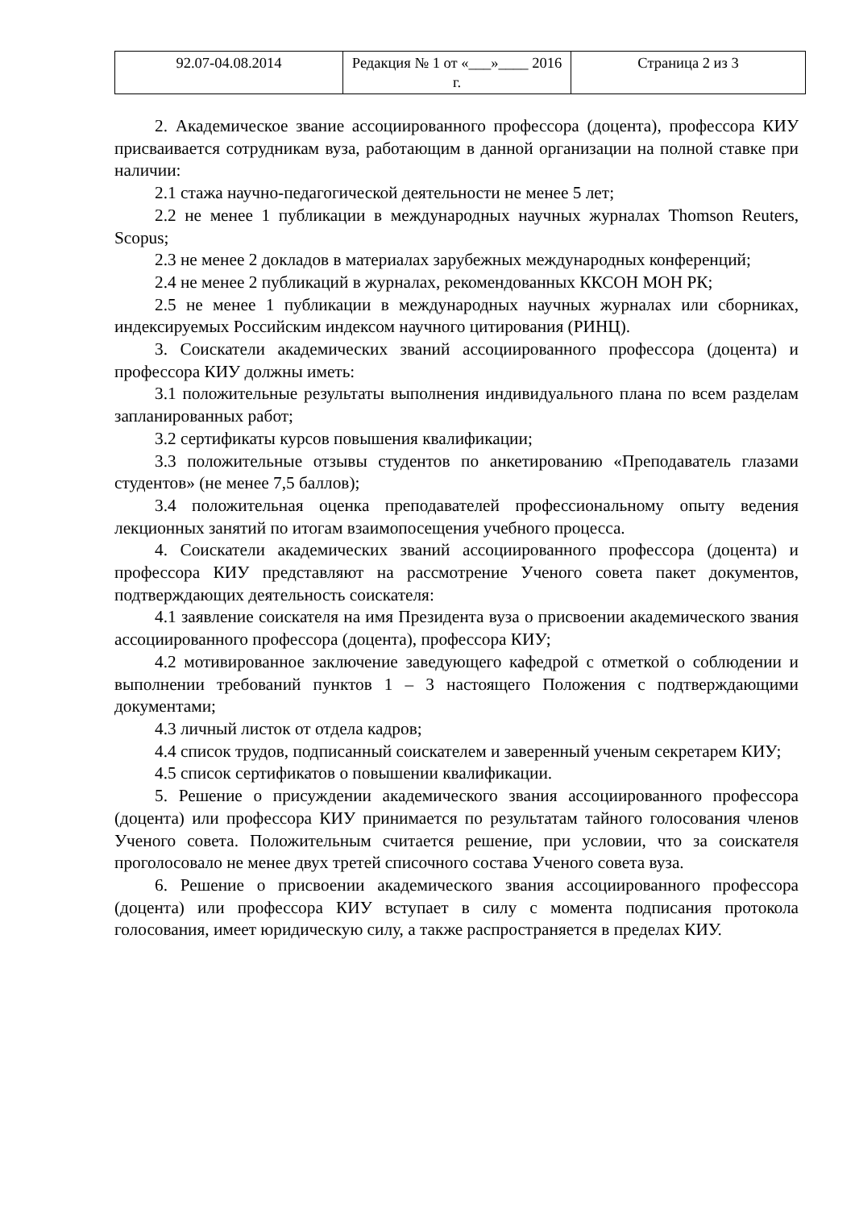| 92.07-04.08.2014 | Редакция № 1 от «___»____ 2016 г. | Страница 2 из 3 |
2. Академическое звание ассоциированного профессора (доцента), профессора КИУ присваивается сотрудникам вуза, работающим в данной организации на полной ставке при наличии:
2.1 стажа научно-педагогической деятельности не менее 5 лет;
2.2 не менее 1 публикации в международных научных журналах Thomson Reuters, Scopus;
2.3 не менее 2 докладов в материалах зарубежных международных конференций;
2.4 не менее 2 публикаций в журналах, рекомендованных ККСОН МОН РК;
2.5 не менее 1 публикации в международных научных журналах или сборниках, индексируемых Российским индексом научного цитирования (РИНЦ).
3. Соискатели академических званий ассоциированного профессора (доцента) и профессора КИУ должны иметь:
3.1 положительные результаты выполнения индивидуального плана по всем разделам запланированных работ;
3.2 сертификаты курсов повышения квалификации;
3.3 положительные отзывы студентов по анкетированию «Преподаватель глазами студентов» (не менее 7,5 баллов);
3.4 положительная оценка преподавателей профессиональному опыту ведения лекционных занятий по итогам взаимопосещения учебного процесса.
4. Соискатели академических званий ассоциированного профессора (доцента) и профессора КИУ представляют на рассмотрение Ученого совета пакет документов, подтверждающих деятельность соискателя:
4.1 заявление соискателя на имя Президента вуза о присвоении академического звания ассоциированного профессора (доцента), профессора КИУ;
4.2 мотивированное заключение заведующего кафедрой с отметкой о соблюдении и выполнении требований пунктов 1 – 3 настоящего Положения с подтверждающими документами;
4.3 личный листок от отдела кадров;
4.4 список трудов, подписанный соискателем и заверенный ученым секретарем КИУ;
4.5 список сертификатов о повышении квалификации.
5. Решение о присуждении академического звания ассоциированного профессора (доцента) или профессора КИУ принимается по результатам тайного голосования членов Ученого совета. Положительным считается решение, при условии, что за соискателя проголосовало не менее двух третей списочного состава Ученого совета вуза.
6. Решение о присвоении академического звания ассоциированного профессора (доцента) или профессора КИУ вступает в силу с момента подписания протокола голосования, имеет юридическую силу, а также распространяется в пределах КИУ.